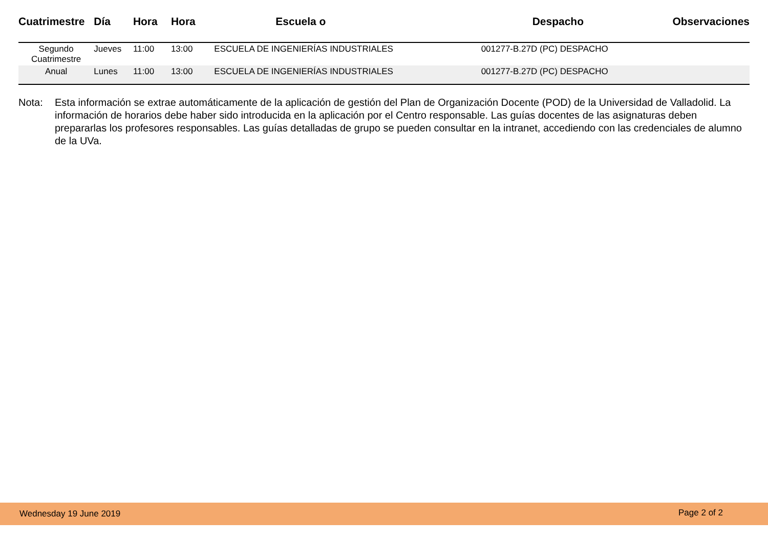| Cuatrimestre | Día | Hora | Hora | Escuela o | Despacho | Observaciones |
| --- | --- | --- | --- | --- | --- | --- |
| Segundo Cuatrimestre | Jueves | 11:00 | 13:00 | ESCUELA DE INGENIERÍAS INDUSTRIALES | 001277-B.27D (PC) DESPACHO | |
| Anual | Lunes | 11:00 | 13:00 | ESCUELA DE INGENIERÍAS INDUSTRIALES | 001277-B.27D (PC) DESPACHO | |
Nota: Esta información se extrae automáticamente de la aplicación de gestión del Plan de Organización Docente (POD) de la Universidad de Valladolid. La información de horarios debe haber sido introducida en la aplicación por el Centro responsable. Las guías docentes de las asignaturas deben prepararlas los profesores responsables. Las guías detalladas de grupo se pueden consultar en la intranet, accediendo con las credenciales de alumno de la UVa.
Wednesday 19 June 2019 Page 2 of 2